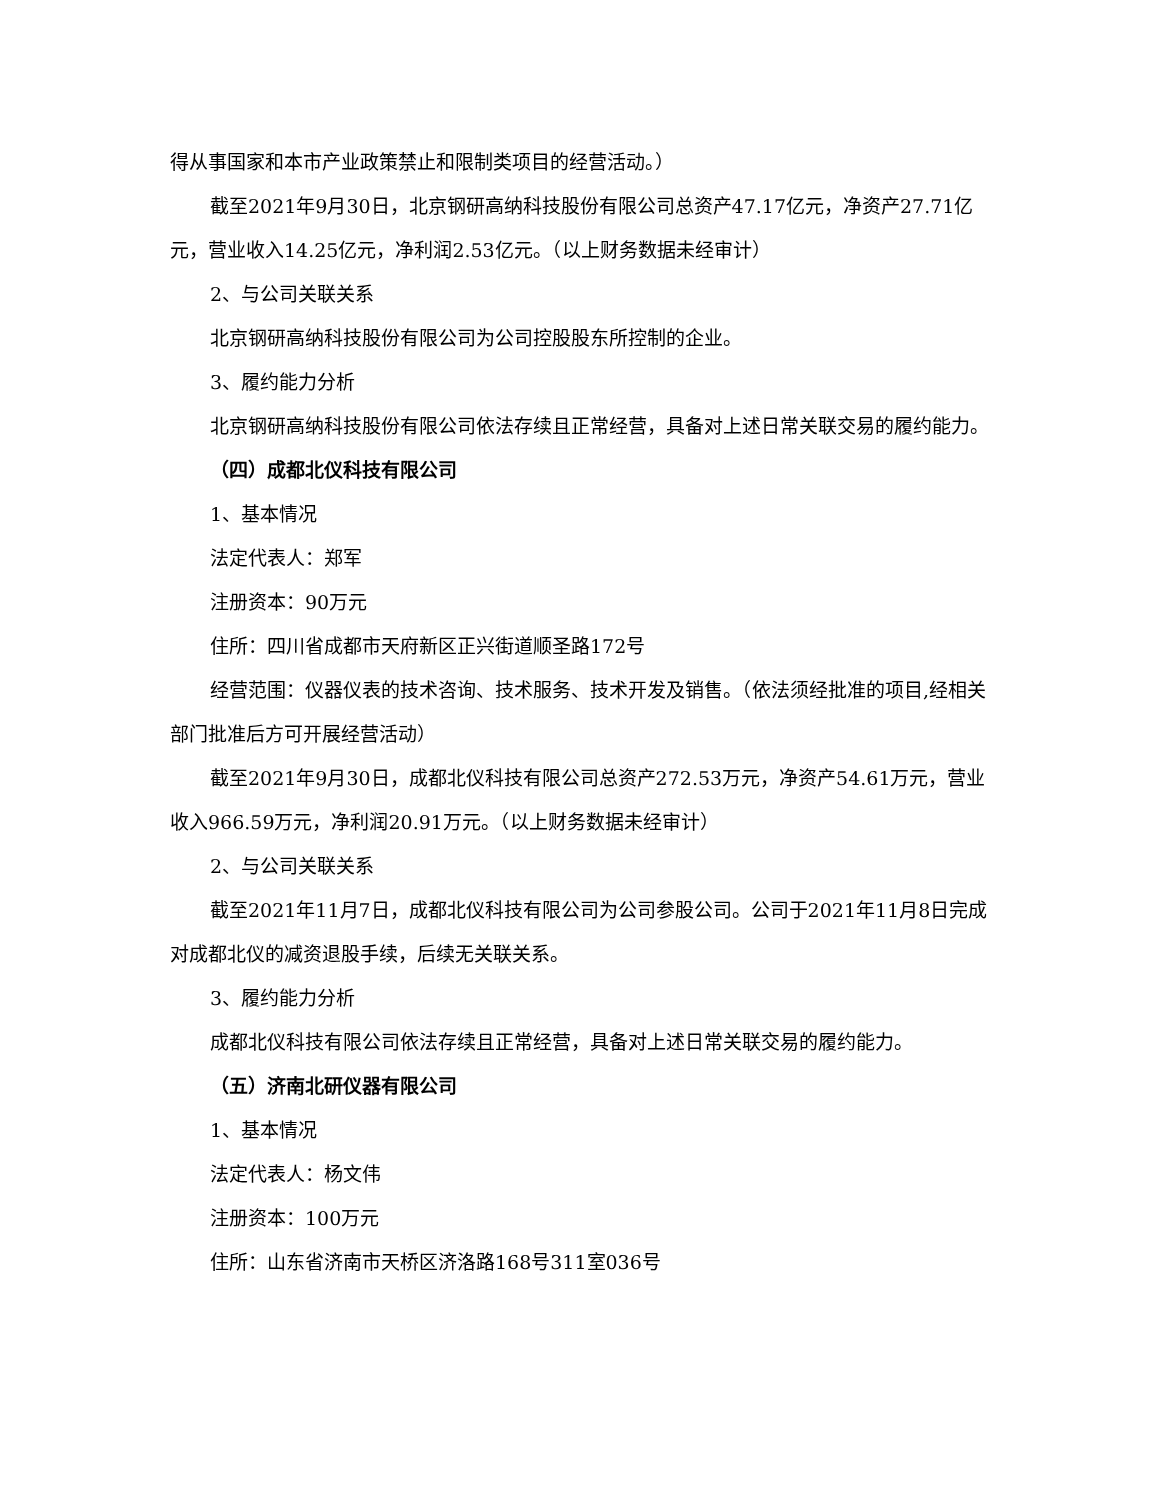得从事国家和本市产业政策禁止和限制类项目的经营活动。）
截至2021年9月30日，北京钢研高纳科技股份有限公司总资产47.17亿元，净资产27.71亿元，营业收入14.25亿元，净利润2.53亿元。（以上财务数据未经审计）
2、与公司关联关系
北京钢研高纳科技股份有限公司为公司控股股东所控制的企业。
3、履约能力分析
北京钢研高纳科技股份有限公司依法存续且正常经营，具备对上述日常关联交易的履约能力。
（四）成都北仪科技有限公司
1、基本情况
法定代表人：郑军
注册资本：90万元
住所：四川省成都市天府新区正兴街道顺圣路172号
经营范围：仪器仪表的技术咨询、技术服务、技术开发及销售。（依法须经批准的项目,经相关部门批准后方可开展经营活动）
截至2021年9月30日，成都北仪科技有限公司总资产272.53万元，净资产54.61万元，营业收入966.59万元，净利润20.91万元。（以上财务数据未经审计）
2、与公司关联关系
截至2021年11月7日，成都北仪科技有限公司为公司参股公司。公司于2021年11月8日完成对成都北仪的减资退股手续，后续无关联关系。
3、履约能力分析
成都北仪科技有限公司依法存续且正常经营，具备对上述日常关联交易的履约能力。
（五）济南北研仪器有限公司
1、基本情况
法定代表人：杨文伟
注册资本：100万元
住所：山东省济南市天桥区济洛路168号311室036号